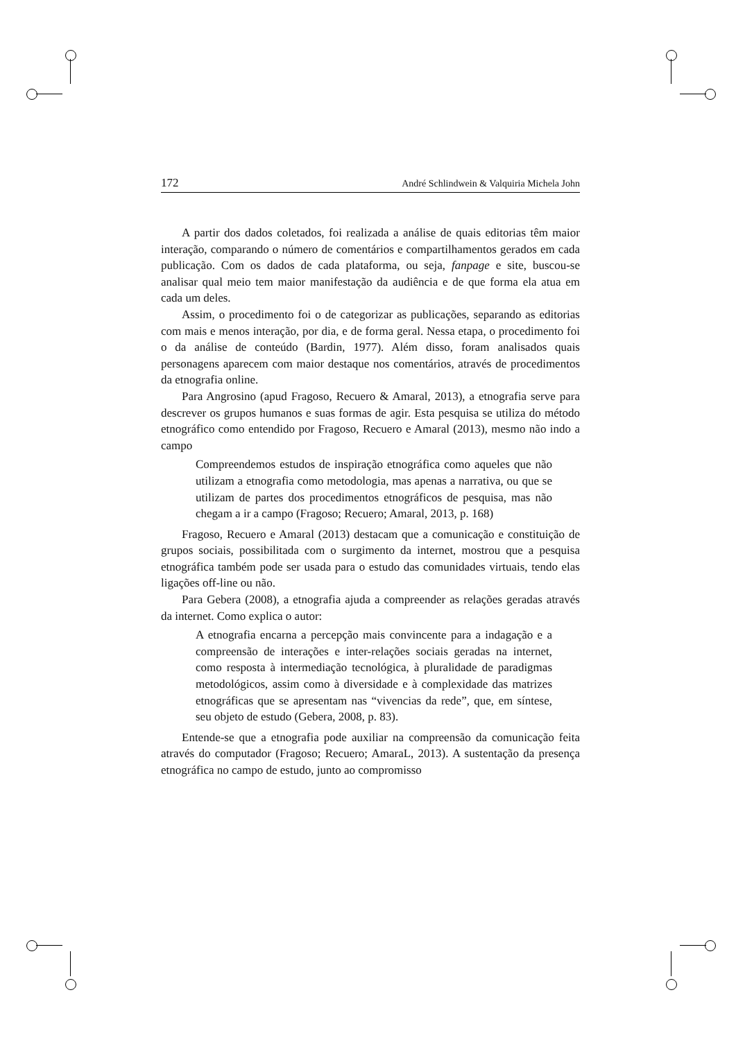172 André Schlindwein & Valquiria Michela John
A partir dos dados coletados, foi realizada a análise de quais editorias têm maior interação, comparando o número de comentários e compartilhamentos gerados em cada publicação. Com os dados de cada plataforma, ou seja, fanpage e site, buscou-se analisar qual meio tem maior manifestação da audiência e de que forma ela atua em cada um deles.
Assim, o procedimento foi o de categorizar as publicações, separando as editorias com mais e menos interação, por dia, e de forma geral. Nessa etapa, o procedimento foi o da análise de conteúdo (Bardin, 1977). Além disso, foram analisados quais personagens aparecem com maior destaque nos comentários, através de procedimentos da etnografia online.
Para Angrosino (apud Fragoso, Recuero & Amaral, 2013), a etnografia serve para descrever os grupos humanos e suas formas de agir. Esta pesquisa se utiliza do método etnográfico como entendido por Fragoso, Recuero e Amaral (2013), mesmo não indo a campo
Compreendemos estudos de inspiração etnográfica como aqueles que não utilizam a etnografia como metodologia, mas apenas a narrativa, ou que se utilizam de partes dos procedimentos etnográficos de pesquisa, mas não chegam a ir a campo (Fragoso; Recuero; Amaral, 2013, p. 168)
Fragoso, Recuero e Amaral (2013) destacam que a comunicação e constituição de grupos sociais, possibilitada com o surgimento da internet, mostrou que a pesquisa etnográfica também pode ser usada para o estudo das comunidades virtuais, tendo elas ligações off-line ou não.
Para Gebera (2008), a etnografia ajuda a compreender as relações geradas através da internet. Como explica o autor:
A etnografia encarna a percepção mais convincente para a indagação e a compreensão de interações e inter-relações sociais geradas na internet, como resposta à intermediação tecnológica, à pluralidade de paradigmas metodológicos, assim como à diversidade e à complexidade das matrizes etnográficas que se apresentam nas “vivencias da rede”, que, em síntese, seu objeto de estudo (Gebera, 2008, p. 83).
Entende-se que a etnografia pode auxiliar na compreensão da comunicação feita através do computador (Fragoso; Recuero; AmaraL, 2013). A sustentação da presença etnográfica no campo de estudo, junto ao compromisso